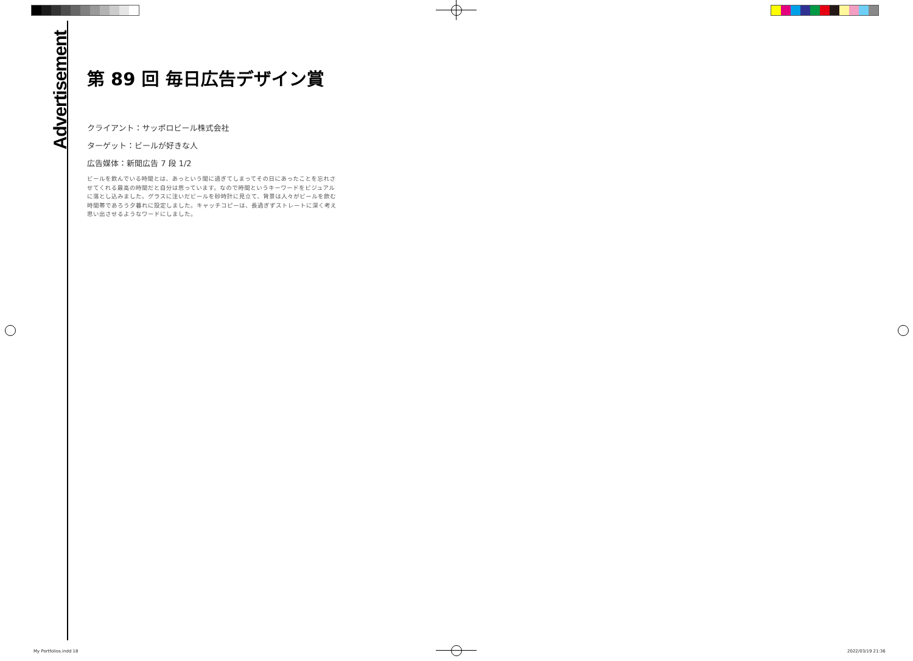Advertisement
第 89 回 毎日広告デザイン賞
クライアント：サッポロビール株式会社
ターゲット：ビールが好きな人
広告媒体：新聞広告 7 段 1/2
ビールを飲んでいる時間とは、あっという間に過ぎてしまってその日にあったことを忘れさせてくれる最高の時間だと自分は思っています。なので時間というキーワードをビジュアルに落とし込みました。グラスに注いだビールを砂時計に見立て、背景は人々がビールを飲む時間帯であろう夕暮れに設定しました。キャッチコピーは、長過ぎずストレートに深く考え思い出させるようなワードにしました。
My Portfolios.indd 18 2022/03/19 21:36